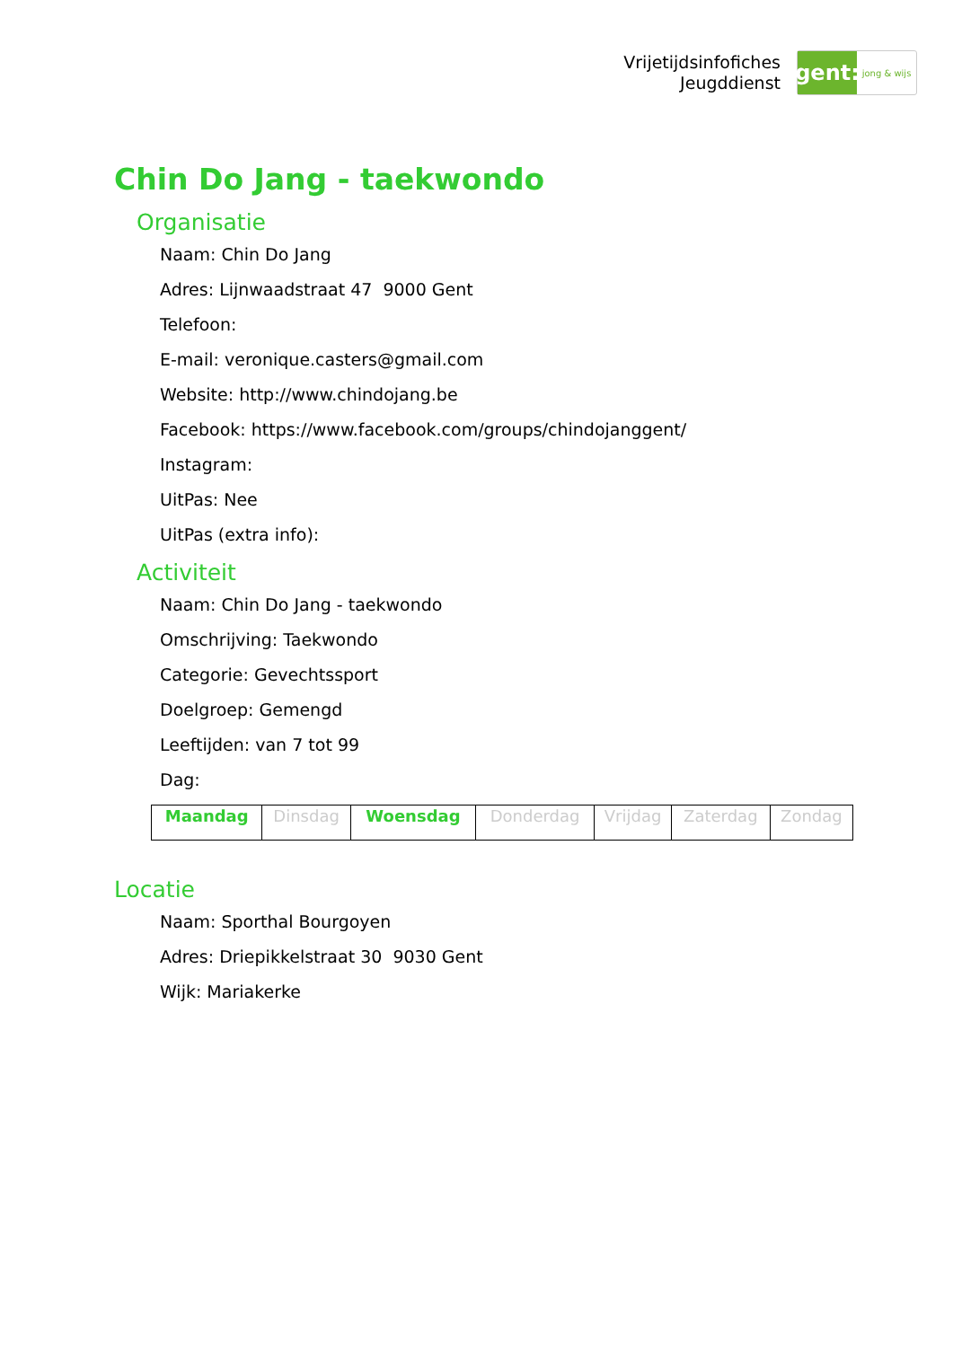Vrijetijdsinfofiches
Jeugddienst
gent:
jong & wijs
Chin Do Jang - taekwondo
Organisatie
Naam: Chin Do Jang
Adres: Lijnwaadstraat 47 9000 Gent
Telefoon:
E-mail: veronique.casters@gmail.com
Website: http://www.chindojang.be
Facebook: https://www.facebook.com/groups/chindojanggent/
Instagram:
UitPas: Nee
UitPas (extra info):
Activiteit
Naam: Chin Do Jang - taekwondo
Omschrijving: Taekwondo
Categorie: Gevechtssport
Doelgroep: Gemengd
Leeftijden: van 7 tot 99
Dag:
| Maandag | Dinsdag | Woensdag | Donderdag | Vrijdag | Zaterdag | Zondag |
Locatie
Naam: Sporthal Bourgoyen
Adres: Driepikkelstraat 30 9030 Gent
Wijk: Mariakerke